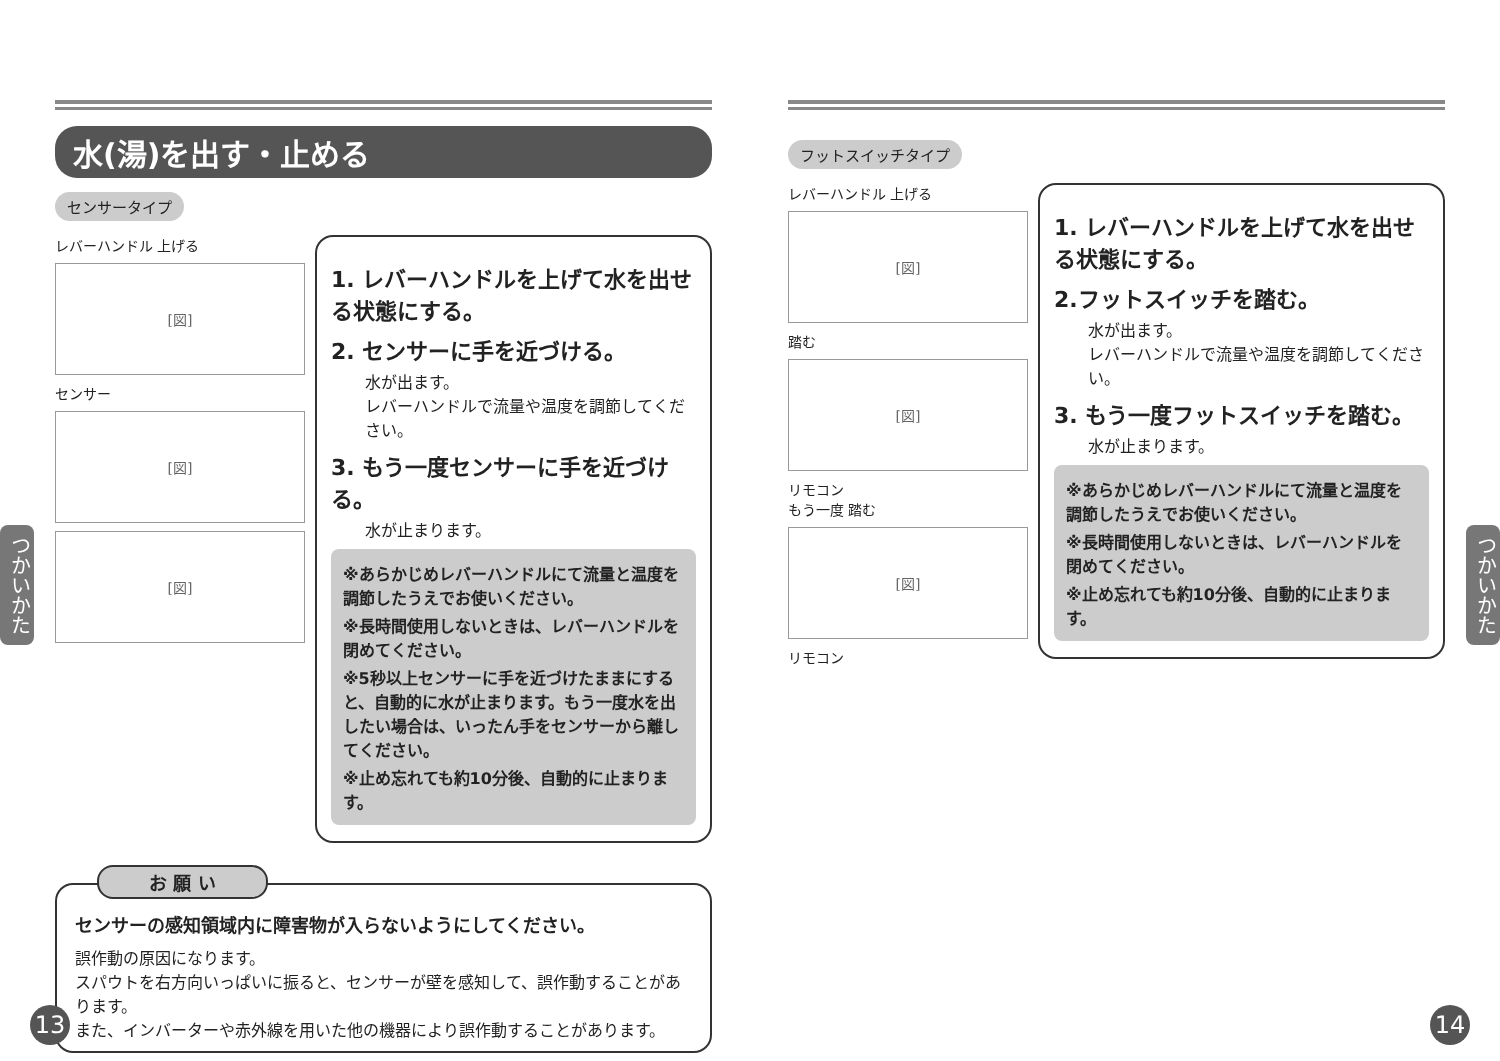水(湯)を出す・止める
センサータイプ
レバーハンドル 上げる
[図]
センサー
[図]
[図]
1. レバーハンドルを上げて水を出せる状態にする。
2. センサーに手を近づける。
水が出ます。
レバーハンドルで流量や温度を調節してください。
3. もう一度センサーに手を近づける。
水が止まります。
※あらかじめレバーハンドルにて流量と温度を調節したうえでお使いください。
※長時間使用しないときは、レバーハンドルを閉めてください。
※5秒以上センサーに手を近づけたままにすると、自動的に水が止まります。もう一度水を出したい場合は、いったん手をセンサーから離してください。
※止め忘れても約10分後、自動的に止まります。
お 願 い
センサーの感知領域内に障害物が入らないようにしてください。
誤作動の原因になります。
スパウトを右方向いっぱいに振ると、センサーが壁を感知して、誤作動することがあります。
また、インバーターや赤外線を用いた他の機器により誤作動することがあります。
フットスイッチタイプ
レバーハンドル 上げる
[図]
踏む
[図]
リモコン
もう一度 踏む
[図]
リモコン
1. レバーハンドルを上げて水を出せる状態にする。
2.フットスイッチを踏む。
水が出ます。
レバーハンドルで流量や温度を調節してください。
3. もう一度フットスイッチを踏む。
水が止まります。
※あらかじめレバーハンドルにて流量と温度を調節したうえでお使いください。
※長時間使用しないときは、レバーハンドルを閉めてください。
※止め忘れても約10分後、自動的に止まります。
つかいかた
つかいかた
13 14